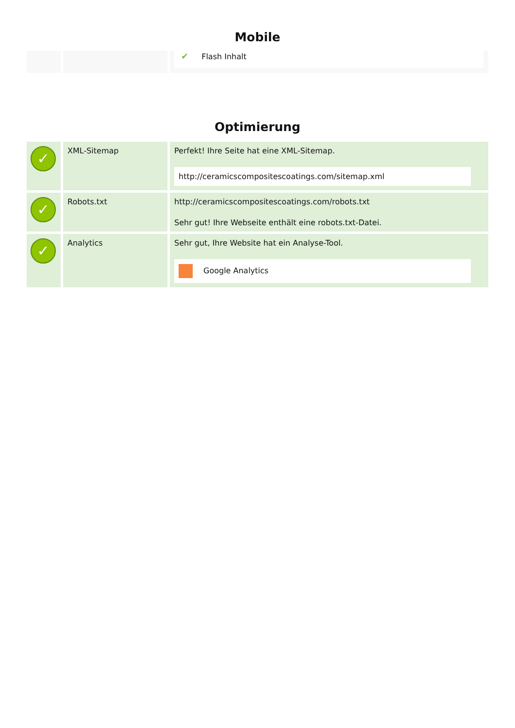Mobile
| | | ✔ Flash Inhalt |
Optimierung
| ✓ | XML-Sitemap | Perfekt! Ihre Seite hat eine XML-Sitemap. http://ceramicscompositescoatings.com/sitemap.xml |
| ✓ | Robots.txt | http://ceramicscompositescoatings.com/robots.txt Sehr gut! Ihre Webseite enthält eine robots.txt-Datei. |
| ✓ | Analytics | Sehr gut, Ihre Website hat ein Analyse-Tool. Google Analytics |